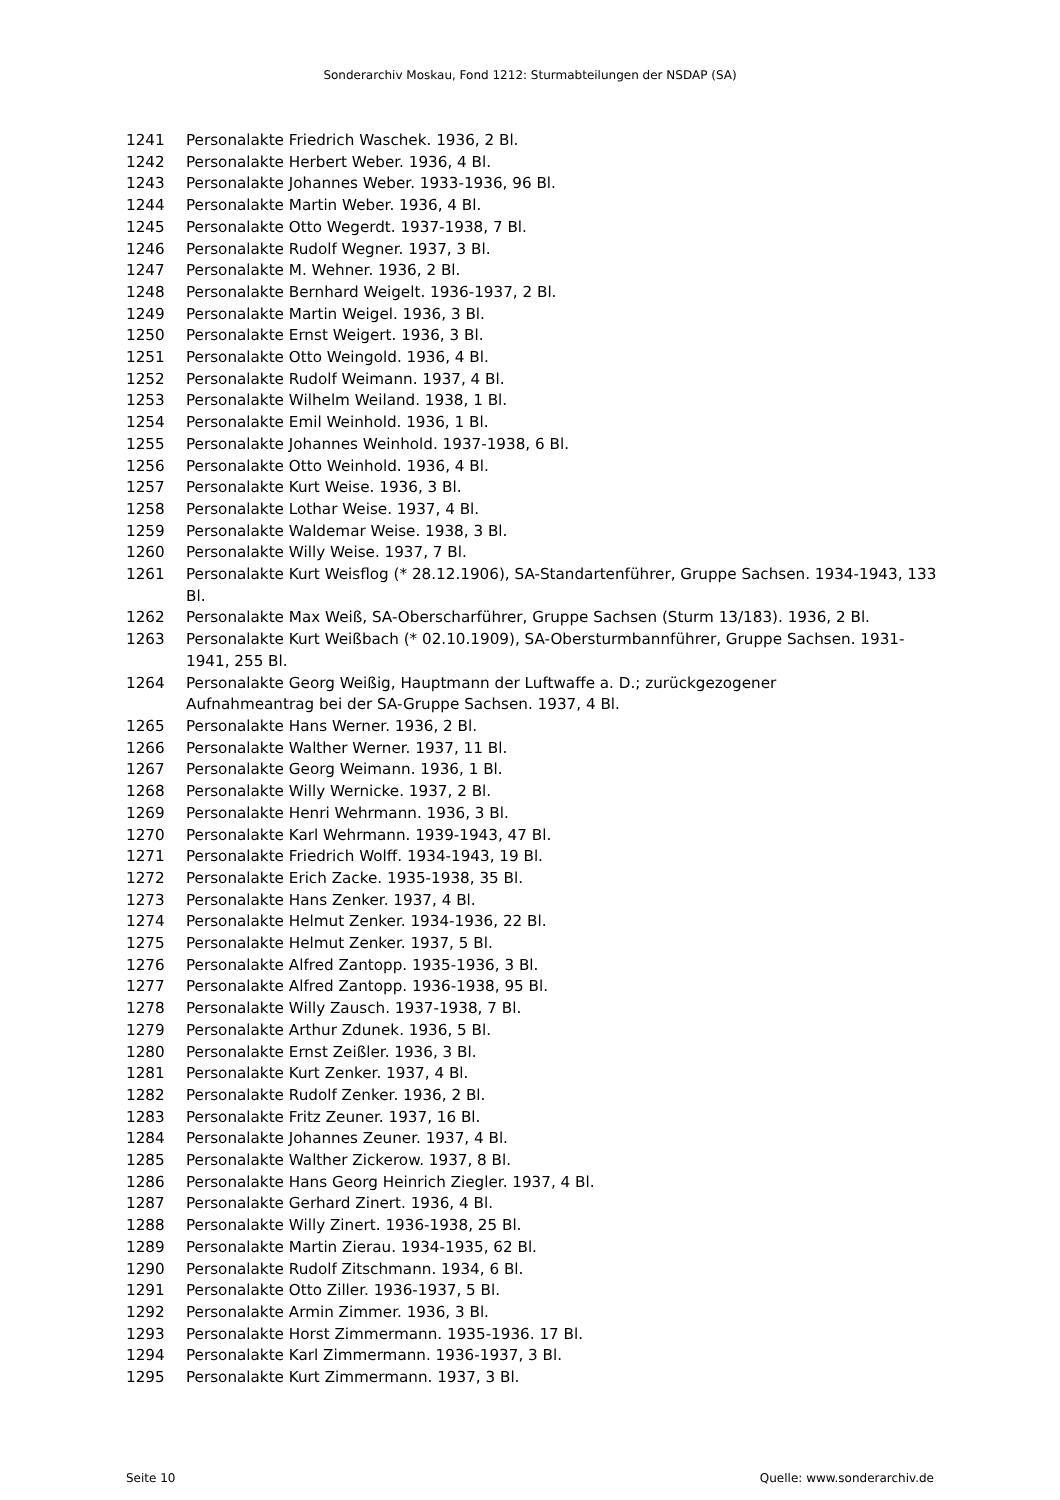Sonderarchiv Moskau, Fond 1212: Sturmabteilungen der NSDAP (SA)
1241 Personalakte Friedrich Waschek. 1936, 2 Bl.
1242 Personalakte Herbert Weber. 1936, 4 Bl.
1243 Personalakte Johannes Weber. 1933-1936, 96 Bl.
1244 Personalakte Martin Weber. 1936, 4 Bl.
1245 Personalakte Otto Wegerdt. 1937-1938, 7 Bl.
1246 Personalakte Rudolf Wegner. 1937, 3 Bl.
1247 Personalakte M. Wehner. 1936, 2 Bl.
1248 Personalakte Bernhard Weigelt. 1936-1937, 2 Bl.
1249 Personalakte Martin Weigel. 1936, 3 Bl.
1250 Personalakte Ernst Weigert. 1936, 3 Bl.
1251 Personalakte Otto Weingold. 1936, 4 Bl.
1252 Personalakte Rudolf Weimann. 1937, 4 Bl.
1253 Personalakte Wilhelm Weiland. 1938, 1 Bl.
1254 Personalakte Emil Weinhold. 1936, 1 Bl.
1255 Personalakte Johannes Weinhold. 1937-1938, 6 Bl.
1256 Personalakte Otto Weinhold. 1936, 4 Bl.
1257 Personalakte Kurt Weise. 1936, 3 Bl.
1258 Personalakte Lothar Weise. 1937, 4 Bl.
1259 Personalakte Waldemar Weise. 1938, 3 Bl.
1260 Personalakte Willy Weise. 1937, 7 Bl.
1261 Personalakte Kurt Weisflog (* 28.12.1906), SA-Standartenführer, Gruppe Sachsen. 1934-1943, 133 Bl.
1262 Personalakte Max Weiß, SA-Oberscharführer, Gruppe Sachsen (Sturm 13/183). 1936, 2 Bl.
1263 Personalakte Kurt Weißbach (* 02.10.1909), SA-Obersturmbannführer, Gruppe Sachsen. 1931-1941, 255 Bl.
1264 Personalakte Georg Weißig, Hauptmann der Luftwaffe a. D.; zurückgezogener
Aufnahmeantrag bei der SA-Gruppe Sachsen. 1937, 4 Bl.
1265 Personalakte Hans Werner. 1936, 2 Bl.
1266 Personalakte Walther Werner. 1937, 11 Bl.
1267 Personalakte Georg Weimann. 1936, 1 Bl.
1268 Personalakte Willy Wernicke. 1937, 2 Bl.
1269 Personalakte Henri Wehrmann. 1936, 3 Bl.
1270 Personalakte Karl Wehrmann. 1939-1943, 47 Bl.
1271 Personalakte Friedrich Wolff. 1934-1943, 19 Bl.
1272 Personalakte Erich Zacke. 1935-1938, 35 Bl.
1273 Personalakte Hans Zenker. 1937, 4 Bl.
1274 Personalakte Helmut Zenker. 1934-1936, 22 Bl.
1275 Personalakte Helmut Zenker. 1937, 5 Bl.
1276 Personalakte Alfred Zantopp. 1935-1936, 3 Bl.
1277 Personalakte Alfred Zantopp. 1936-1938, 95 Bl.
1278 Personalakte Willy Zausch. 1937-1938, 7 Bl.
1279 Personalakte Arthur Zdunek. 1936, 5 Bl.
1280 Personalakte Ernst Zeißler. 1936, 3 Bl.
1281 Personalakte Kurt Zenker. 1937, 4 Bl.
1282 Personalakte Rudolf Zenker. 1936, 2 Bl.
1283 Personalakte Fritz Zeuner. 1937, 16 Bl.
1284 Personalakte Johannes Zeuner. 1937, 4 Bl.
1285 Personalakte Walther Zickerow. 1937, 8 Bl.
1286 Personalakte Hans Georg Heinrich Ziegler. 1937, 4 Bl.
1287 Personalakte Gerhard Zinert. 1936, 4 Bl.
1288 Personalakte Willy Zinert. 1936-1938, 25 Bl.
1289 Personalakte Martin Zierau. 1934-1935, 62 Bl.
1290 Personalakte Rudolf Zitschmann. 1934, 6 Bl.
1291 Personalakte Otto Ziller. 1936-1937, 5 Bl.
1292 Personalakte Armin Zimmer. 1936, 3 Bl.
1293 Personalakte Horst Zimmermann. 1935-1936. 17 Bl.
1294 Personalakte Karl Zimmermann. 1936-1937, 3 Bl.
1295 Personalakte Kurt Zimmermann. 1937, 3 Bl.
Seite 10 Quelle: www.sonderarchiv.de